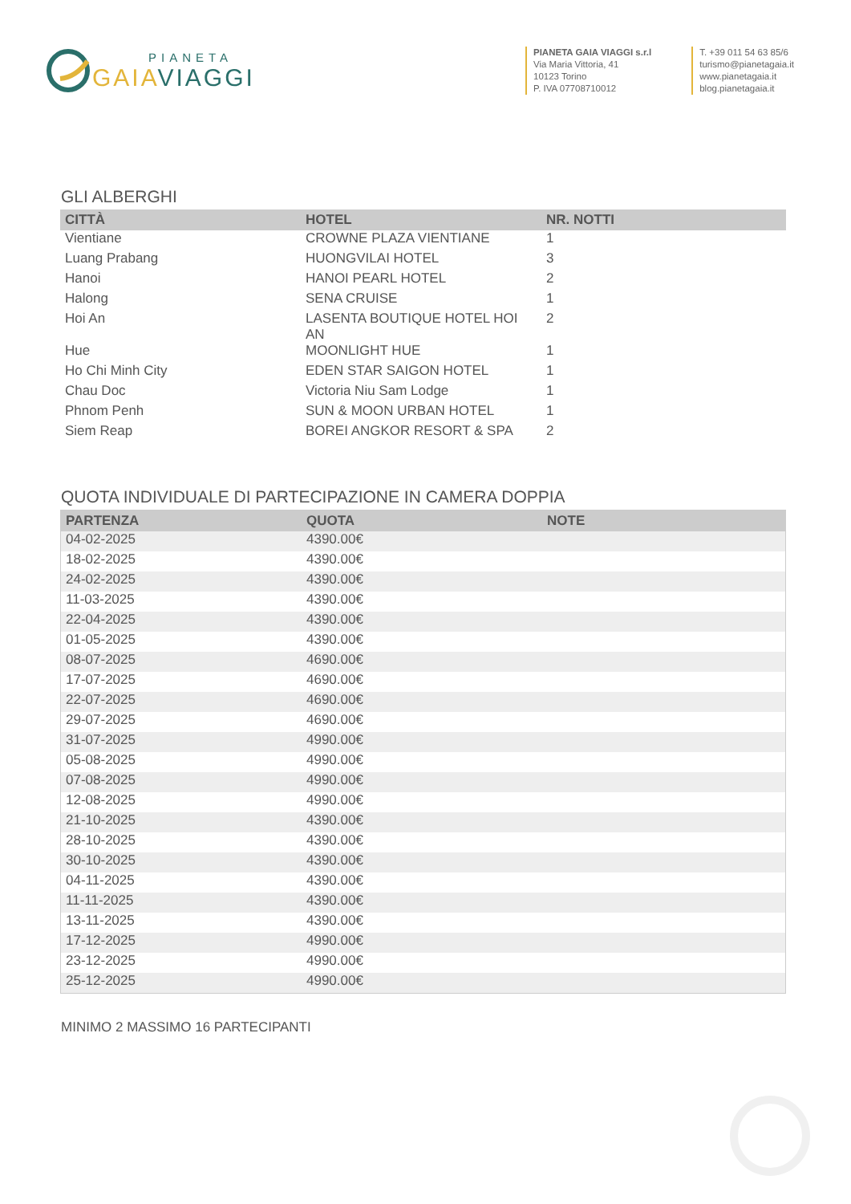PIANETA
GAIAVIAGGI
PIANETA GAIA VIAGGI s.r.l
Via Maria Vittoria, 41
10123 Torino
P. IVA 07708710012
T. +39 011 54 63 85/6
turismo@pianetagaia.it
www.pianetagaia.it
blog.pianetagaia.it
GLI ALBERGHI
| CITTÀ | HOTEL | NR. NOTTI |
| --- | --- | --- |
| Vientiane | CROWNE PLAZA VIENTIANE | 1 |
| Luang Prabang | HUONGVILAI HOTEL | 3 |
| Hanoi | HANOI PEARL HOTEL | 2 |
| Halong | SENA CRUISE | 1 |
| Hoi An | LASENTA BOUTIQUE HOTEL HOI AN | 2 |
| Hue | MOONLIGHT HUE | 1 |
| Ho Chi Minh City | EDEN STAR SAIGON HOTEL | 1 |
| Chau Doc | Victoria Niu Sam Lodge | 1 |
| Phnom Penh | SUN & MOON URBAN HOTEL | 1 |
| Siem Reap | BOREI ANGKOR RESORT & SPA | 2 |
QUOTA INDIVIDUALE DI PARTECIPAZIONE IN CAMERA DOPPIA
| PARTENZA | QUOTA | NOTE |
| --- | --- | --- |
| 04-02-2025 | 4390.00€ | |
| 18-02-2025 | 4390.00€ | |
| 24-02-2025 | 4390.00€ | |
| 11-03-2025 | 4390.00€ | |
| 22-04-2025 | 4390.00€ | |
| 01-05-2025 | 4390.00€ | |
| 08-07-2025 | 4690.00€ | |
| 17-07-2025 | 4690.00€ | |
| 22-07-2025 | 4690.00€ | |
| 29-07-2025 | 4690.00€ | |
| 31-07-2025 | 4990.00€ | |
| 05-08-2025 | 4990.00€ | |
| 07-08-2025 | 4990.00€ | |
| 12-08-2025 | 4990.00€ | |
| 21-10-2025 | 4390.00€ | |
| 28-10-2025 | 4390.00€ | |
| 30-10-2025 | 4390.00€ | |
| 04-11-2025 | 4390.00€ | |
| 11-11-2025 | 4390.00€ | |
| 13-11-2025 | 4390.00€ | |
| 17-12-2025 | 4990.00€ | |
| 23-12-2025 | 4990.00€ | |
| 25-12-2025 | 4990.00€ | |
MINIMO 2 MASSIMO 16 PARTECIPANTI